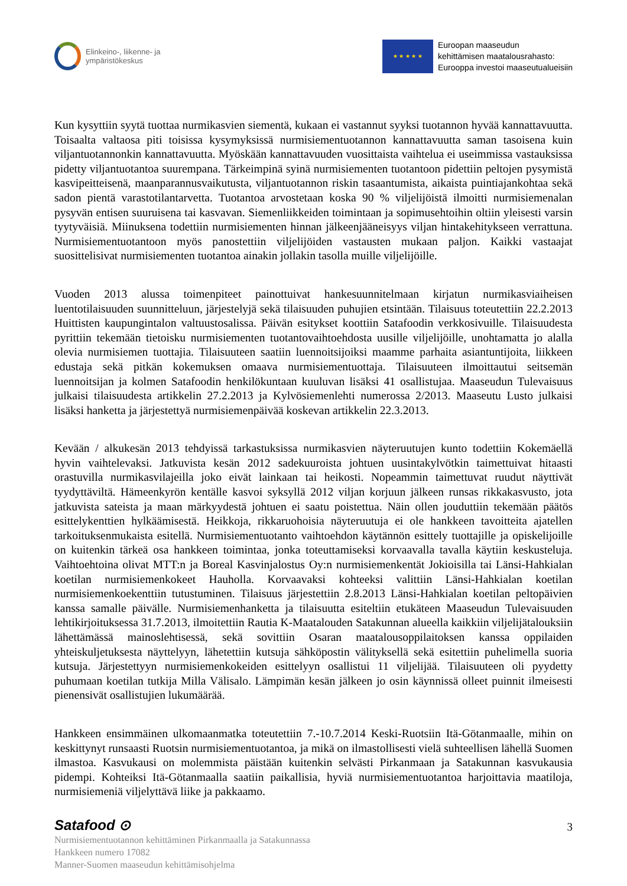Elinkeino-, liikenne- ja
ympäristökeskus
★ ★ ★ ★ ★
Euroopan maaseudun
kehittämisen maatalousrahasto:
Eurooppa investoi maaseutualueisiin
Kun kysyttiin syytä tuottaa nurmikasvien siementä, kukaan ei vastannut syyksi tuotannon hyvää kannattavuutta. Toisaalta valtaosa piti toisissa kysymyksissä nurmisiementuotannon kannattavuutta saman tasoisena kuin viljantuotannonkin kannattavuutta. Myöskään kannattavuuden vuosittaista vaihtelua ei useimmissa vastauksissa pidetty viljantuotantoa suurempana. Tärkeimpinä syinä nurmisiementen tuotantoon pidettiin peltojen pysymistä kasvipeitteisenä, maanparannusvaikutusta, viljantuotannon riskin tasaantumista, aikaista puintiajankohtaa sekä sadon pientä varastotilantarvetta. Tuotantoa arvostetaan koska 90 % viljelijöistä ilmoitti nurmisiemenalan pysyvän entisen suuruisena tai kasvavan. Siemenliikkeiden toimintaan ja sopimusehtoihin oltiin yleisesti varsin tyytyväisiä. Miinuksena todettiin nurmisiementen hinnan jälkeenjääneisyys viljan hintakehitykseen verrattuna. Nurmisiementuotantoon myös panostettiin viljelijöiden vastausten mukaan paljon. Kaikki vastaajat suosittelisivat nurmisiementen tuotantoa ainakin jollakin tasolla muille viljelijöille.
Vuoden 2013 alussa toimenpiteet painottuivat hankesuunnitelmaan kirjatun nurmikasviaiheisen luentotilaisuuden suunnitteluun, järjestelyjä sekä tilaisuuden puhujien etsintään. Tilaisuus toteutettiin 22.2.2013 Huittisten kaupungintalon valtuustosalissa. Päivän esitykset koottiin Satafoodin verkkosivuille. Tilaisuudesta pyrittiin tekemään tietoisku nurmisiementen tuotantovaihtoehdosta uusille viljelijöille, unohtamatta jo alalla olevia nurmisiemen tuottajia. Tilaisuuteen saatiin luennoitsijoiksi maamme parhaita asiantuntijoita, liikkeen edustaja sekä pitkän kokemuksen omaava nurmisiementuottaja. Tilaisuuteen ilmoittautui seitsemän luennoitsijan ja kolmen Satafoodin henkilökuntaan kuuluvan lisäksi 41 osallistujaa. Maaseudun Tulevaisuus julkaisi tilaisuudesta artikkelin 27.2.2013 ja Kylvösiemenlehti numerossa 2/2013. Maaseutu Lusto julkaisi lisäksi hanketta ja järjestettyä nurmisiemenpäivää koskevan artikkelin 22.3.2013.
Kevään / alkukesän 2013 tehdyissä tarkastuksissa nurmikasvien näyteruutujen kunto todettiin Kokemäellä hyvin vaihtelevaksi. Jatkuvista kesän 2012 sadekuuroista johtuen uusintakylvötkin taimettuivat hitaasti orastuvilla nurmikasvilajeilla joko eivät lainkaan tai heikosti. Nopeammin taimettuvat ruudut näyttivät tyydyttäviltä. Hämeenkyrön kentälle kasvoi syksyllä 2012 viljan korjuun jälkeen runsas rikkakasvusto, jota jatkuvista sateista ja maan märkyydestä johtuen ei saatu poistettua. Näin ollen jouduttiin tekemään päätös esittelykenttien hylkäämisestä. Heikkoja, rikkaruohoisia näyteruutuja ei ole hankkeen tavoitteita ajatellen tarkoituksenmukaista esitellä. Nurmisiementuotanto vaihtoehdon käytännön esittely tuottajille ja opiskelijoille on kuitenkin tärkeä osa hankkeen toimintaa, jonka toteuttamiseksi korvaavalla tavalla käytiin keskusteluja. Vaihtoehtoina olivat MTT:n ja Boreal Kasvinjalostus Oy:n nurmisiemenkentät Jokioisilla tai Länsi-Hahkialan koetilan nurmisiemenkokeet Hauholla. Korvaavaksi kohteeksi valittiin Länsi-Hahkialan koetilan nurmisiemenkoekenttiin tutustuminen. Tilaisuus järjestettiin 2.8.2013 Länsi-Hahkialan koetilan peltopäivien kanssa samalle päivälle. Nurmisiemenhanketta ja tilaisuutta esiteltiin etukäteen Maaseudun Tulevaisuuden lehtikirjoituksessa 31.7.2013, ilmoitettiin Rautia K-Maatalouden Satakunnan alueella kaikkiin viljelijätalouksiin lähettämässä mainoslehtisessä, sekä sovittiin Osaran maatalousoppilaitoksen kanssa oppilaiden yhteiskuljetuksesta näyttelyyn, lähetettiin kutsuja sähköpostin välityksellä sekä esitettiin puhelimella suoria kutsuja. Järjestettyyn nurmisiemenkokeiden esittelyyn osallistui 11 viljelijää. Tilaisuuteen oli pyydetty puhumaan koetilan tutkija Milla Välisalo. Lämpimän kesän jälkeen jo osin käynnissä olleet puinnit ilmeisesti pienensivät osallistujien lukumäärää.
Hankkeen ensimmäinen ulkomaanmatka toteutettiin 7.-10.7.2014 Keski-Ruotsiin Itä-Götanmaalle, mihin on keskittynyt runsaasti Ruotsin nurmisiementuotantoa, ja mikä on ilmastollisesti vielä suhteellisen lähellä Suomen ilmastoa. Kasvukausi on molemmista päistään kuitenkin selvästi Pirkanmaan ja Satakunnan kasvukausia pidempi. Kohteiksi Itä-Götanmaalla saatiin paikallisia, hyviä nurmisiementuotantoa harjoittavia maatiloja, nurmisiemeniä viljelyttävä liike ja pakkaamo.
Satafood ⊙
3
Nurmisiementuotannon kehittäminen Pirkanmaalla ja Satakunnassa
Hankkeen numero 17082
Manner-Suomen maaseudun kehittämisohjelma